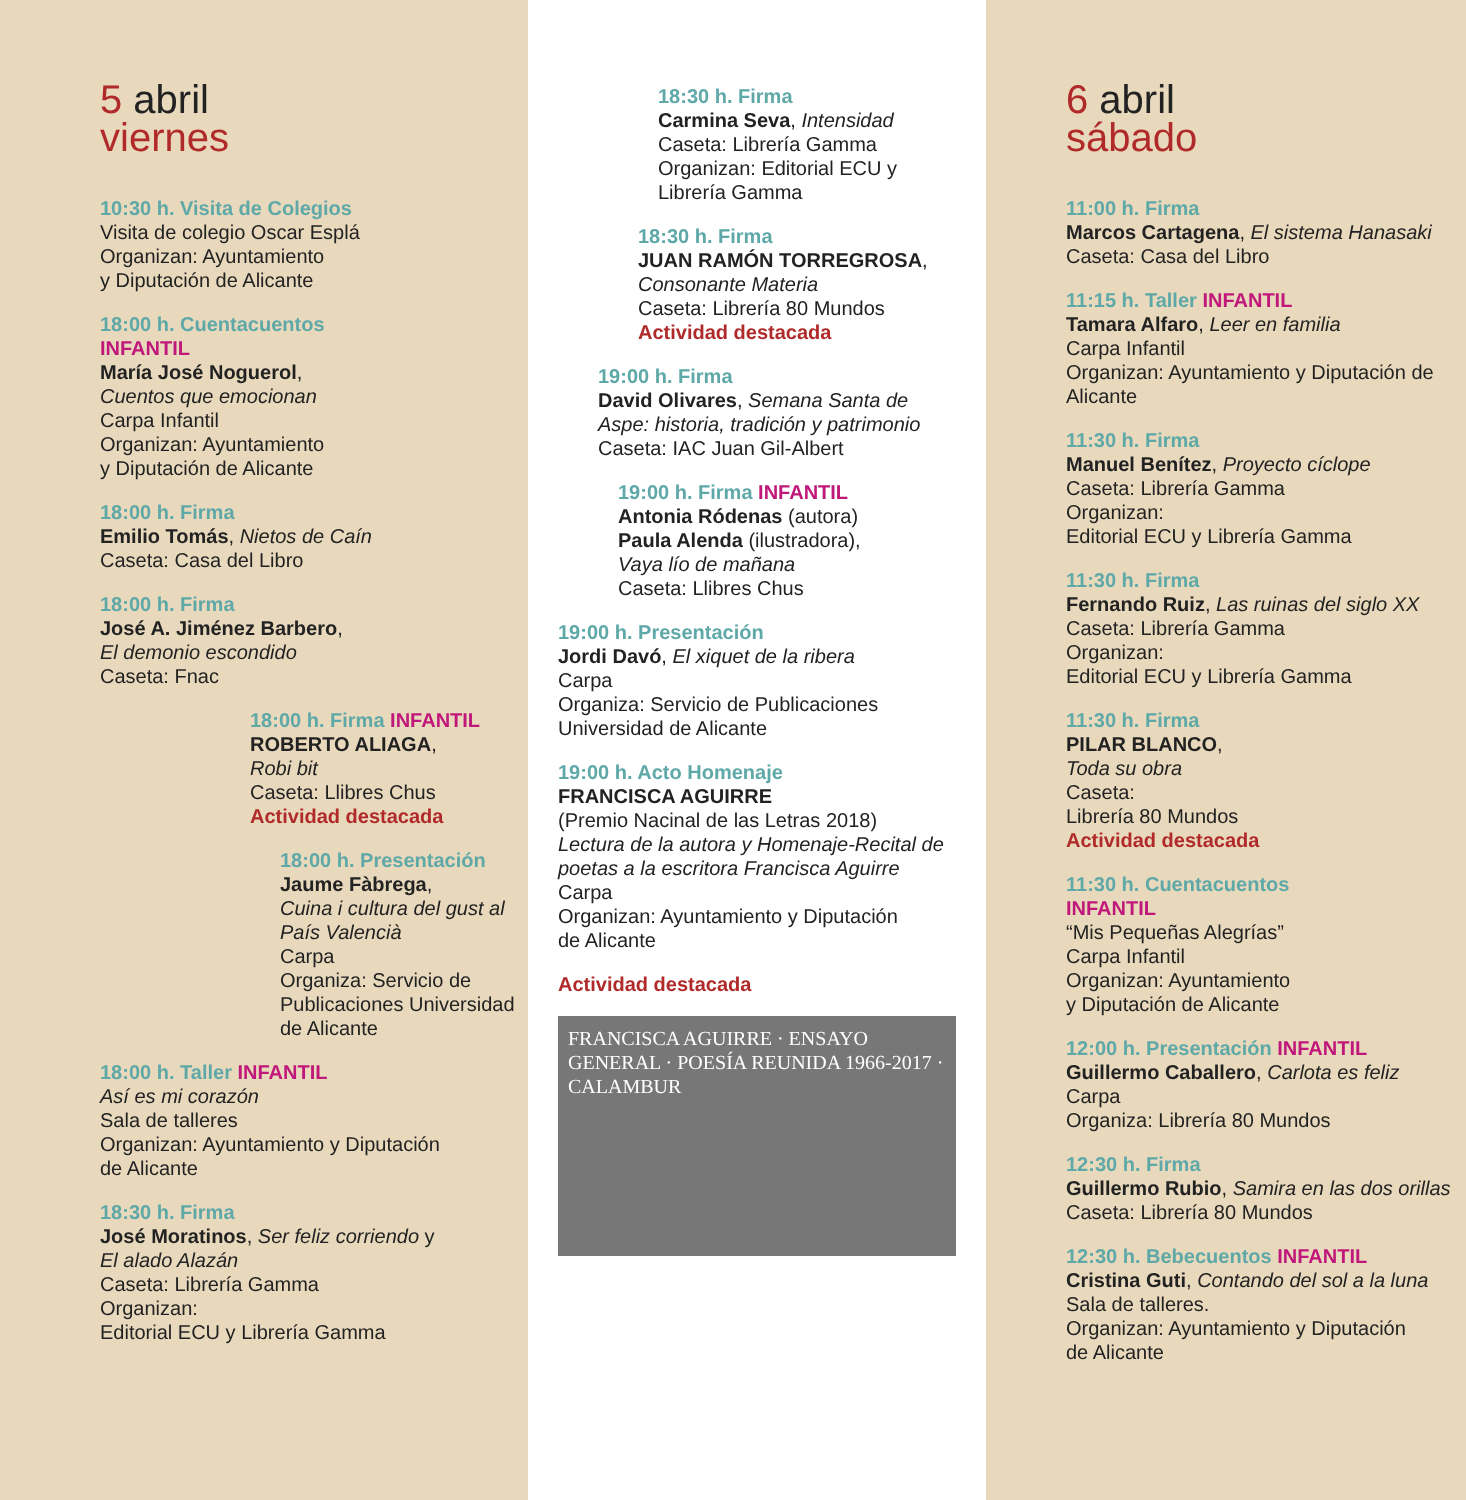5 abril
viernes
10:30 h. Visita de Colegios
Visita de colegio Oscar Esplá
Organizan: Ayuntamiento
y Diputación de Alicante
18:00 h. Cuentacuentos
INFANTIL
María José Noguerol,
Cuentos que emocionan
Carpa Infantil
Organizan: Ayuntamiento
y Diputación de Alicante
18:00 h. Firma
Emilio Tomás, Nietos de Caín
Caseta: Casa del Libro
18:00 h. Firma
José A. Jiménez Barbero,
El demonio escondido
Caseta: Fnac
18:00 h. Firma INFANTIL
ROBERTO ALIAGA,
Robi bit
Caseta: Llibres Chus
Actividad destacada
18:00 h. Presentación
Jaume Fàbrega,
Cuina i cultura del gust al País Valencià
Carpa
Organiza: Servicio de Publicaciones Universidad de Alicante
18:00 h. Taller INFANTIL
Así es mi corazón
Sala de talleres
Organizan: Ayuntamiento y Diputación
de Alicante
18:30 h. Firma
José Moratinos, Ser feliz corriendo y
El alado Alazán
Caseta: Librería Gamma
Organizan:
Editorial ECU y Librería Gamma
18:30 h. Firma
Carmina Seva, Intensidad
Caseta: Librería Gamma
Organizan: Editorial ECU y Librería Gamma
18:30 h. Firma
JUAN RAMÓN TORREGROSA,
Consonante Materia
Caseta: Librería 80 Mundos
Actividad destacada
19:00 h. Firma
David Olivares, Semana Santa de Aspe: historia, tradición y patrimonio
Caseta: IAC Juan Gil-Albert
19:00 h. Firma INFANTIL
Antonia Ródenas (autora)
Paula Alenda (ilustradora),
Vaya lío de mañana
Caseta: Llibres Chus
19:00 h. Presentación
Jordi Davó, El xiquet de la ribera
Carpa
Organiza: Servicio de Publicaciones
Universidad de Alicante
19:00 h. Acto Homenaje
FRANCISCA AGUIRRE
(Premio Nacinal de las Letras 2018)
Lectura de la autora y Homenaje-Recital de poetas a la escritora Francisca Aguirre
Carpa
Organizan: Ayuntamiento y Diputación
de Alicante
Actividad destacada
FRANCISCA AGUIRRE · ENSAYO GENERAL · POESÍA REUNIDA 1966-2017 · CALAMBUR
6 abril
sábado
11:00 h. Firma
Marcos Cartagena, El sistema Hanasaki
Caseta: Casa del Libro
11:15 h. Taller INFANTIL
Tamara Alfaro, Leer en familia
Carpa Infantil
Organizan: Ayuntamiento y Diputación de Alicante
11:30 h. Firma
Manuel Benítez, Proyecto cíclope
Caseta: Librería Gamma
Organizan:
Editorial ECU y Librería Gamma
11:30 h. Firma
Fernando Ruiz, Las ruinas del siglo XX
Caseta: Librería Gamma
Organizan:
Editorial ECU y Librería Gamma
11:30 h. Firma
PILAR BLANCO,
Toda su obra
Caseta:
Librería 80 Mundos
Actividad destacada
11:30 h. Cuentacuentos
INFANTIL
“Mis Pequeñas Alegrías”
Carpa Infantil
Organizan: Ayuntamiento
y Diputación de Alicante
12:00 h. Presentación INFANTIL
Guillermo Caballero, Carlota es feliz
Carpa
Organiza: Librería 80 Mundos
12:30 h. Firma
Guillermo Rubio, Samira en las dos orillas
Caseta: Librería 80 Mundos
12:30 h. Bebecuentos INFANTIL
Cristina Guti, Contando del sol a la luna
Sala de talleres.
Organizan: Ayuntamiento y Diputación
de Alicante